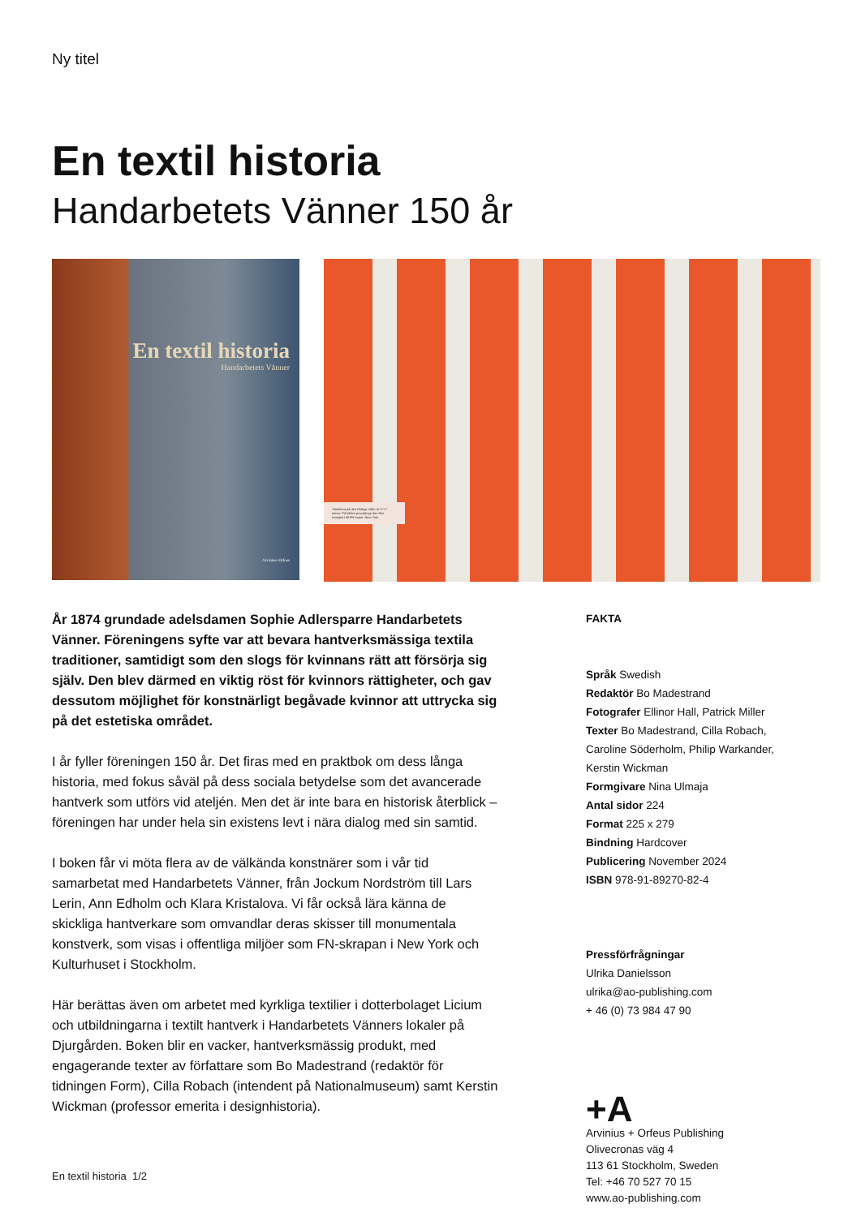Ny titel
En textil historia
Handarbetets Vänner 150 år
En textil historia
Handarbetets Vänner
Arvinius+Orfeus
Storleken på den färdiga ridån är 27×7 meter. På bilden provhängs den före transport till FN-huset, New York.
År 1874 grundade adelsdamen Sophie Adlersparre Handarbetets Vänner. Föreningens syfte var att bevara hantverksmässiga textila traditioner, samtidigt som den slogs för kvinnans rätt att försörja sig själv. Den blev därmed en viktig röst för kvinnors rättigheter, och gav dessutom möjlighet för konstnärligt begåvade kvinnor att uttrycka sig på det estetiska området.
I år fyller föreningen 150 år. Det firas med en praktbok om dess långa historia, med fokus såväl på dess sociala betydelse som det avancerade hantverk som utförs vid ateljén. Men det är inte bara en historisk återblick – föreningen har under hela sin existens levt i nära dialog med sin samtid.
I boken får vi möta flera av de välkända konstnärer som i vår tid samarbetat med Handarbetets Vänner, från Jockum Nordström till Lars Lerin, Ann Edholm och Klara Kristalova. Vi får också lära känna de skickliga hantverkare som omvandlar deras skisser till monumentala konstverk, som visas i offentliga miljöer som FN-skrapan i New York och Kulturhuset i Stockholm.
Här berättas även om arbetet med kyrkliga textilier i dotterbolaget Licium och utbildningarna i textilt hantverk i Handarbetets Vänners lokaler på Djurgården. Boken blir en vacker, hantverksmässig produkt, med engagerande texter av författare som Bo Madestrand (redaktör för tidningen Form), Cilla Robach (intendent på Nationalmuseum) samt Kerstin Wickman (professor emerita i designhistoria).
FAKTA
Språk Swedish
Redaktör Bo Madestrand
Fotografer Ellinor Hall, Patrick Miller
Texter Bo Madestrand, Cilla Robach, Caroline Söderholm, Philip Warkander, Kerstin Wickman
Formgivare Nina Ulmaja
Antal sidor 224
Format 225 x 279
Bindning Hardcover
Publicering November 2024
ISBN 978-91-89270-82-4
Pressförfrågningar
Ulrika Danielsson
ulrika@ao-publishing.com
+ 46 (0) 73 984 47 90
+A
Arvinius + Orfeus Publishing
Olivecronas väg 4
113 61 Stockholm, Sweden
Tel: +46 70 527 70 15
www.ao-publishing.com
En textil historia 1/2